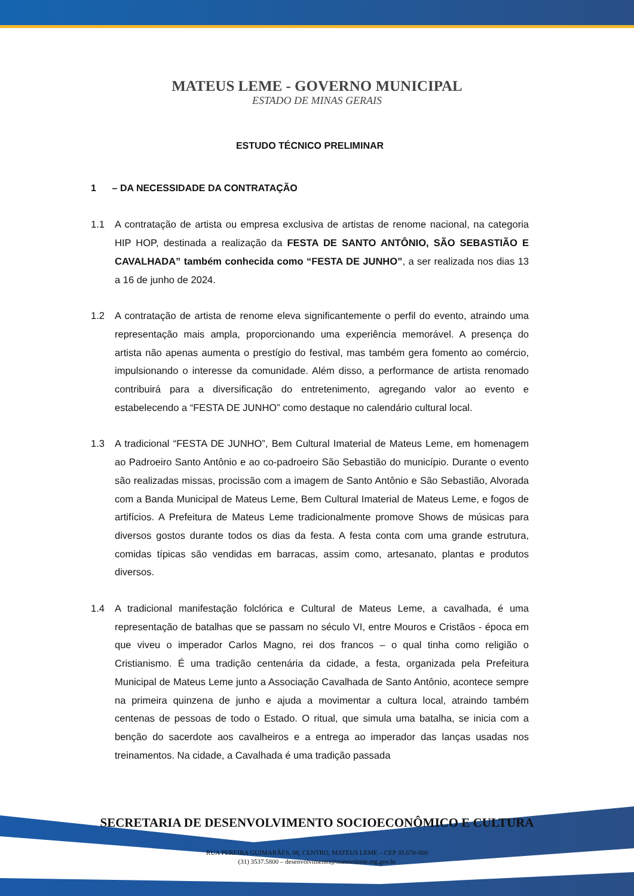MATEUS LEME - GOVERNO MUNICIPAL
ESTADO DE MINAS GERAIS
ESTUDO TÉCNICO PRELIMINAR
1 – DA NECESSIDADE DA CONTRATAÇÃO
1.1 A contratação de artista ou empresa exclusiva de artistas de renome nacional, na categoria HIP HOP, destinada a realização da FESTA DE SANTO ANTÔNIO, SÃO SEBASTIÃO E CAVALHADA” também conhecida como “FESTA DE JUNHO”, a ser realizada nos dias 13 a 16 de junho de 2024.
1.2 A contratação de artista de renome eleva significantemente o perfil do evento, atraindo uma representação mais ampla, proporcionando uma experiência memorável. A presença do artista não apenas aumenta o prestígio do festival, mas também gera fomento ao comércio, impulsionando o interesse da comunidade. Além disso, a performance de artista renomado contribuirá para a diversificação do entretenimento, agregando valor ao evento e estabelecendo a “FESTA DE JUNHO” como destaque no calendário cultural local.
1.3 A tradicional “FESTA DE JUNHO”, Bem Cultural Imaterial de Mateus Leme, em homenagem ao Padroeiro Santo Antônio e ao co-padroeiro São Sebastião do município. Durante o evento são realizadas missas, procissão com a imagem de Santo Antônio e São Sebastião, Alvorada com a Banda Municipal de Mateus Leme, Bem Cultural Imaterial de Mateus Leme, e fogos de artifícios. A Prefeitura de Mateus Leme tradicionalmente promove Shows de músicas para diversos gostos durante todos os dias da festa. A festa conta com uma grande estrutura, comidas típicas são vendidas em barracas, assim como, artesanato, plantas e produtos diversos.
1.4 A tradicional manifestação folclórica e Cultural de Mateus Leme, a cavalhada, é uma representação de batalhas que se passam no século VI, entre Mouros e Cristãos - época em que viveu o imperador Carlos Magno, rei dos francos – o qual tinha como religião o Cristianismo. É uma tradição centenária da cidade, a festa, organizada pela Prefeitura Municipal de Mateus Leme junto a Associação Cavalhada de Santo Antônio, acontece sempre na primeira quinzena de junho e ajuda a movimentar a cultura local, atraindo também centenas de pessoas de todo o Estado. O ritual, que simula uma batalha, se inicia com a benção do sacerdote aos cavalheiros e a entrega ao imperador das lanças usadas nos treinamentos. Na cidade, a Cavalhada é uma tradição passada
SECRETARIA DE DESENVOLVIMENTO SOCIOECONÔMICO E CULTURA
RUA PEREIRA GUIMARÃES, 08, CENTRO, MATEUS LEME – CEP 35.670-000
(31) 3537.5800 – desenvolvimento@mateusleme.mg.gov.br